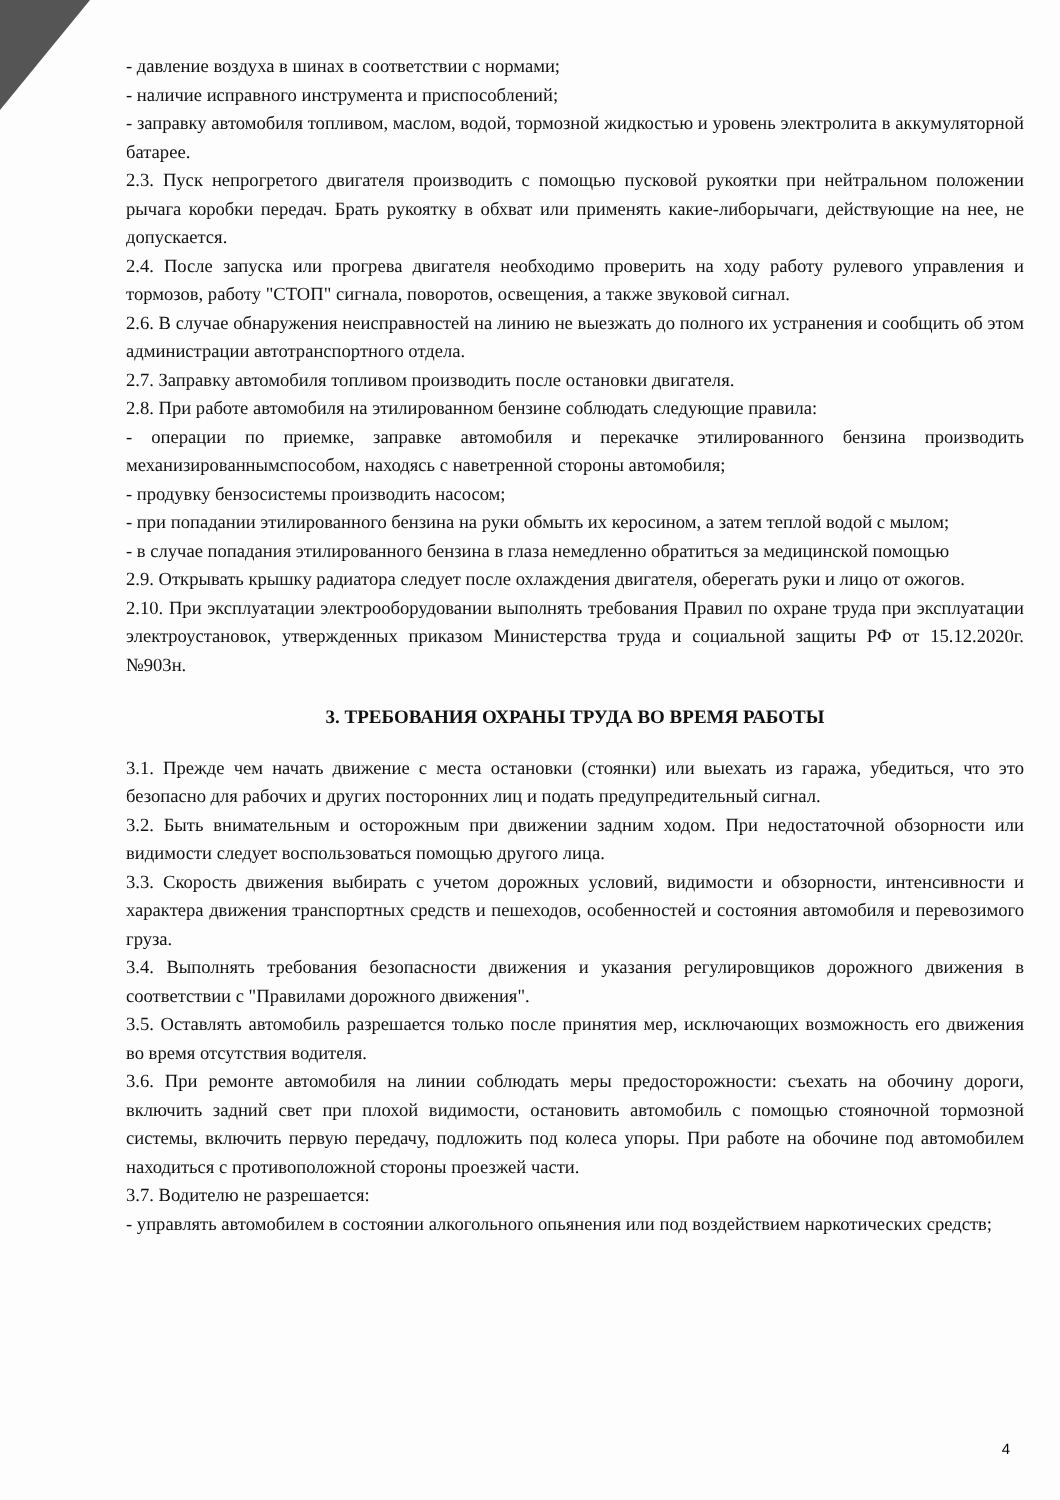- давление воздуха в шинах в соответствии с нормами;
- наличие исправного инструмента и приспособлений;
- заправку автомобиля топливом, маслом, водой, тормозной жидкостью и уровень электролита в аккумуляторной батарее.
2.3. Пуск непрогретого двигателя производить с помощью пусковой рукоятки при нейтральном положении рычага коробки передач. Брать рукоятку в обхват или применять какие-либорычаги, действующие на нее, не допускается.
2.4. После запуска или прогрева двигателя необходимо проверить на ходу работу рулевого управления и тормозов, работу "СТОП" сигнала, поворотов, освещения, а также звуковой сигнал.
2.6. В случае обнаружения неисправностей на линию не выезжать до полного их устранения и сообщить об этом администрации автотранспортного отдела.
2.7. Заправку автомобиля топливом производить после остановки двигателя.
2.8. При работе автомобиля на этилированном бензине соблюдать следующие правила:
- операции по приемке, заправке автомобиля и перекачке этилированного бензина производить механизированнымспособом, находясь с наветренной стороны автомобиля;
- продувку бензосистемы производить насосом;
- при попадании этилированного бензина на руки обмыть их керосином, а затем теплой водой с мылом;
- в случае попадания этилированного бензина в глаза немедленно обратиться за медицинской помощью
2.9. Открывать крышку радиатора следует после охлаждения двигателя, оберегать руки и лицо от ожогов.
2.10. При эксплуатации электрооборудовании выполнять требования Правил по охране труда при эксплуатации электроустановок, утвержденных приказом Министерства труда и социальной защиты РФ от 15.12.2020г. №903н.
3. ТРЕБОВАНИЯ ОХРАНЫ ТРУДА ВО ВРЕМЯ РАБОТЫ
3.1. Прежде чем начать движение с места остановки (стоянки) или выехать из гаража, убедиться, что это безопасно для рабочих и других посторонних лиц и подать предупредительный сигнал.
3.2. Быть внимательным и осторожным при движении задним ходом. При недостаточной обзорности или видимости следует воспользоваться помощью другого лица.
3.3. Скорость движения выбирать с учетом дорожных условий, видимости и обзорности, интенсивности и характера движения транспортных средств и пешеходов, особенностей и состояния автомобиля и перевозимого груза.
3.4. Выполнять требования безопасности движения и указания регулировщиков дорожного движения в соответствии с "Правилами дорожного движения".
3.5. Оставлять автомобиль разрешается только после принятия мер, исключающих возможность его движения во время отсутствия водителя.
3.6. При ремонте автомобиля на линии соблюдать меры предосторожности: съехать на обочину дороги, включить задний свет при плохой видимости, остановить автомобиль с помощью стояночной тормозной системы, включить первую передачу, подложить под колеса упоры. При работе на обочине под автомобилем находиться с противоположной стороны проезжей части.
3.7. Водителю не разрешается:
- управлять автомобилем в состоянии алкогольного опьянения или под воздействием наркотических средств;
4